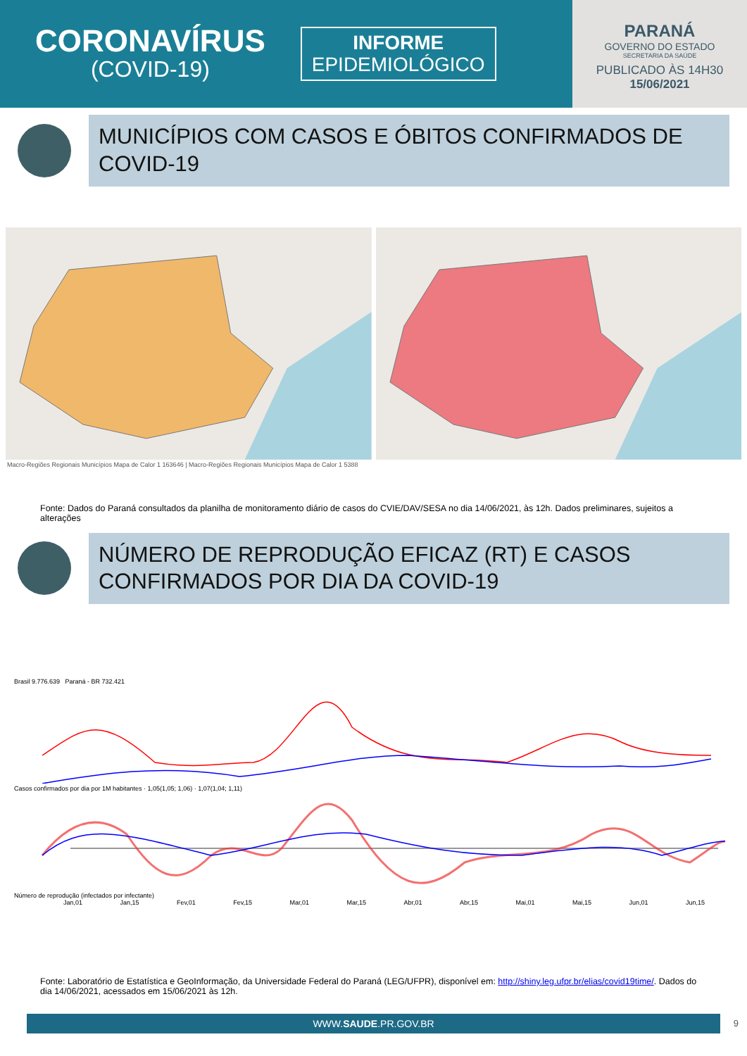CORONAVÍRUS
(COVID-19)
INFORME
EPIDEMIOLÓGICO
PARANÁ
GOVERNO DO ESTADO
SECRETARIA DA SAÚDE
PUBLICADO ÀS 14H30
15/06/2021
MUNICÍPIOS COM CASOS E ÓBITOS CONFIRMADOS DE COVID-19
Macro-Regiões Regionais Municípios Mapa de Calor 1 163646 | Macro-Regiões Regionais Municípios Mapa de Calor 1 5388
Fonte: Dados do Paraná consultados da planilha de monitoramento diário de casos do CVIE/DAV/SESA no dia 14/06/2021, às 12h. Dados preliminares, sujeitos a alterações
NÚMERO DE REPRODUÇÃO EFICAZ (RT) E CASOS CONFIRMADOS POR DIA DA COVID-19
Brasil 9.776.639 Paraná - BR 732.421
Casos confirmados por dia por 1M habitantes · 1,05(1,05; 1,06) · 1,07(1,04; 1,11)
Número de reprodução (infectados por infectante)
Jan,01 Jan,15 Fev,01 Fev,15 Mar,01 Mar,15 Abr,01 Abr,15 Mai,01 Mai,15 Jun,01 Jun,15
Fonte: Laboratório de Estatística e GeoInformação, da Universidade Federal do Paraná (LEG/UFPR), disponível em: http://shiny.leg.ufpr.br/elias/covid19time/. Dados do dia 14/06/2021, acessados em 15/06/2021 às 12h.
WWW.SAUDE.PR.GOV.BR 9